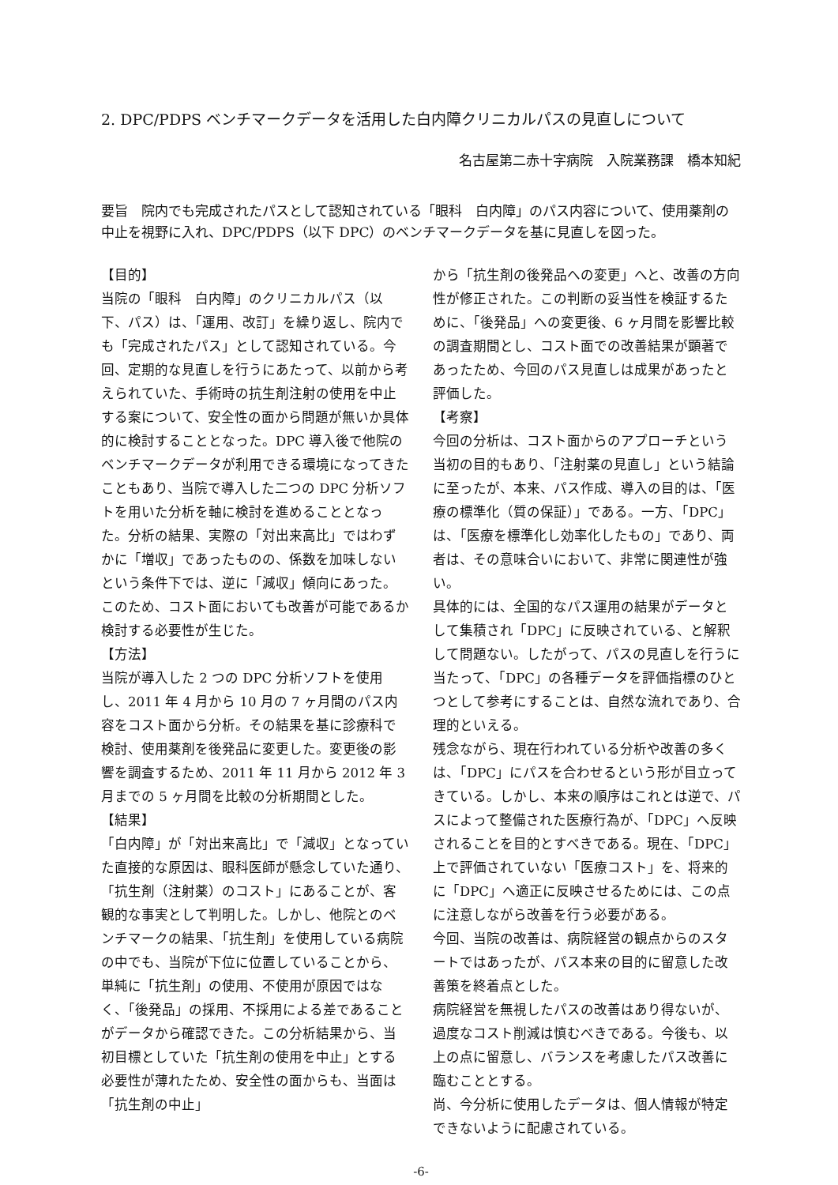2. DPC/PDPS ベンチマークデータを活用した白内障クリニカルパスの見直しについて
名古屋第二赤十字病院　入院業務課　橋本知紀
要旨　院内でも完成されたパスとして認知されている「眼科　白内障」のパス内容について、使用薬剤の中止を視野に入れ、DPC/PDPS（以下 DPC）のベンチマークデータを基に見直しを図った。
【目的】
当院の「眼科　白内障」のクリニカルパス（以下、パス）は、「運用、改訂」を繰り返し、院内でも「完成されたパス」として認知されている。今回、定期的な見直しを行うにあたって、以前から考えられていた、手術時の抗生剤注射の使用を中止する案について、安全性の面から問題が無いか具体的に検討することとなった。DPC 導入後で他院のベンチマークデータが利用できる環境になってきたこともあり、当院で導入した二つの DPC 分析ソフトを用いた分析を軸に検討を進めることとなった。分析の結果、実際の「対出来高比」ではわずかに「増収」であったものの、係数を加味しないという条件下では、逆に「減収」傾向にあった。このため、コスト面においても改善が可能であるか検討する必要性が生じた。
【方法】
当院が導入した 2 つの DPC 分析ソフトを使用し、2011 年 4 月から 10 月の 7 ヶ月間のパス内容をコスト面から分析。その結果を基に診療科で検討、使用薬剤を後発品に変更した。変更後の影響を調査するため、2011 年 11 月から 2012 年 3 月までの 5 ヶ月間を比較の分析期間とした。
【結果】
「白内障」が「対出来高比」で「減収」となっていた直接的な原因は、眼科医師が懸念していた通り、「抗生剤（注射薬）のコスト」にあることが、客観的な事実として判明した。しかし、他院とのベンチマークの結果、「抗生剤」を使用している病院の中でも、当院が下位に位置していることから、単純に「抗生剤」の使用、不使用が原因ではなく、「後発品」の採用、不採用による差であることがデータから確認できた。この分析結果から、当初目標としていた「抗生剤の使用を中止」とする必要性が薄れたため、安全性の面からも、当面は「抗生剤の中止」
から「抗生剤の後発品への変更」へと、改善の方向性が修正された。この判断の妥当性を検証するために、「後発品」への変更後、6 ヶ月間を影響比較の調査期間とし、コスト面での改善結果が顕著であったため、今回のパス見直しは成果があったと評価した。
【考察】
今回の分析は、コスト面からのアプローチという当初の目的もあり、「注射薬の見直し」という結論に至ったが、本来、パス作成、導入の目的は、「医療の標準化（質の保証）」である。一方、「DPC」は、「医療を標準化し効率化したもの」であり、両者は、その意味合いにおいて、非常に関連性が強い。
具体的には、全国的なパス運用の結果がデータとして集積され「DPC」に反映されている、と解釈して問題ない。したがって、パスの見直しを行うに当たって、「DPC」の各種データを評価指標のひとつとして参考にすることは、自然な流れであり、合理的といえる。
残念ながら、現在行われている分析や改善の多くは、「DPC」にパスを合わせるという形が目立ってきている。しかし、本来の順序はこれとは逆で、パスによって整備された医療行為が、「DPC」へ反映されることを目的とすべきである。現在、「DPC」上で評価されていない「医療コスト」を、将来的に「DPC」へ適正に反映させるためには、この点に注意しながら改善を行う必要がある。
今回、当院の改善は、病院経営の観点からのスタートではあったが、パス本来の目的に留意した改善策を終着点とした。
病院経営を無視したパスの改善はあり得ないが、過度なコスト削減は慎むべきである。今後も、以上の点に留意し、バランスを考慮したパス改善に臨むこととする。
尚、今分析に使用したデータは、個人情報が特定できないように配慮されている。
-6-